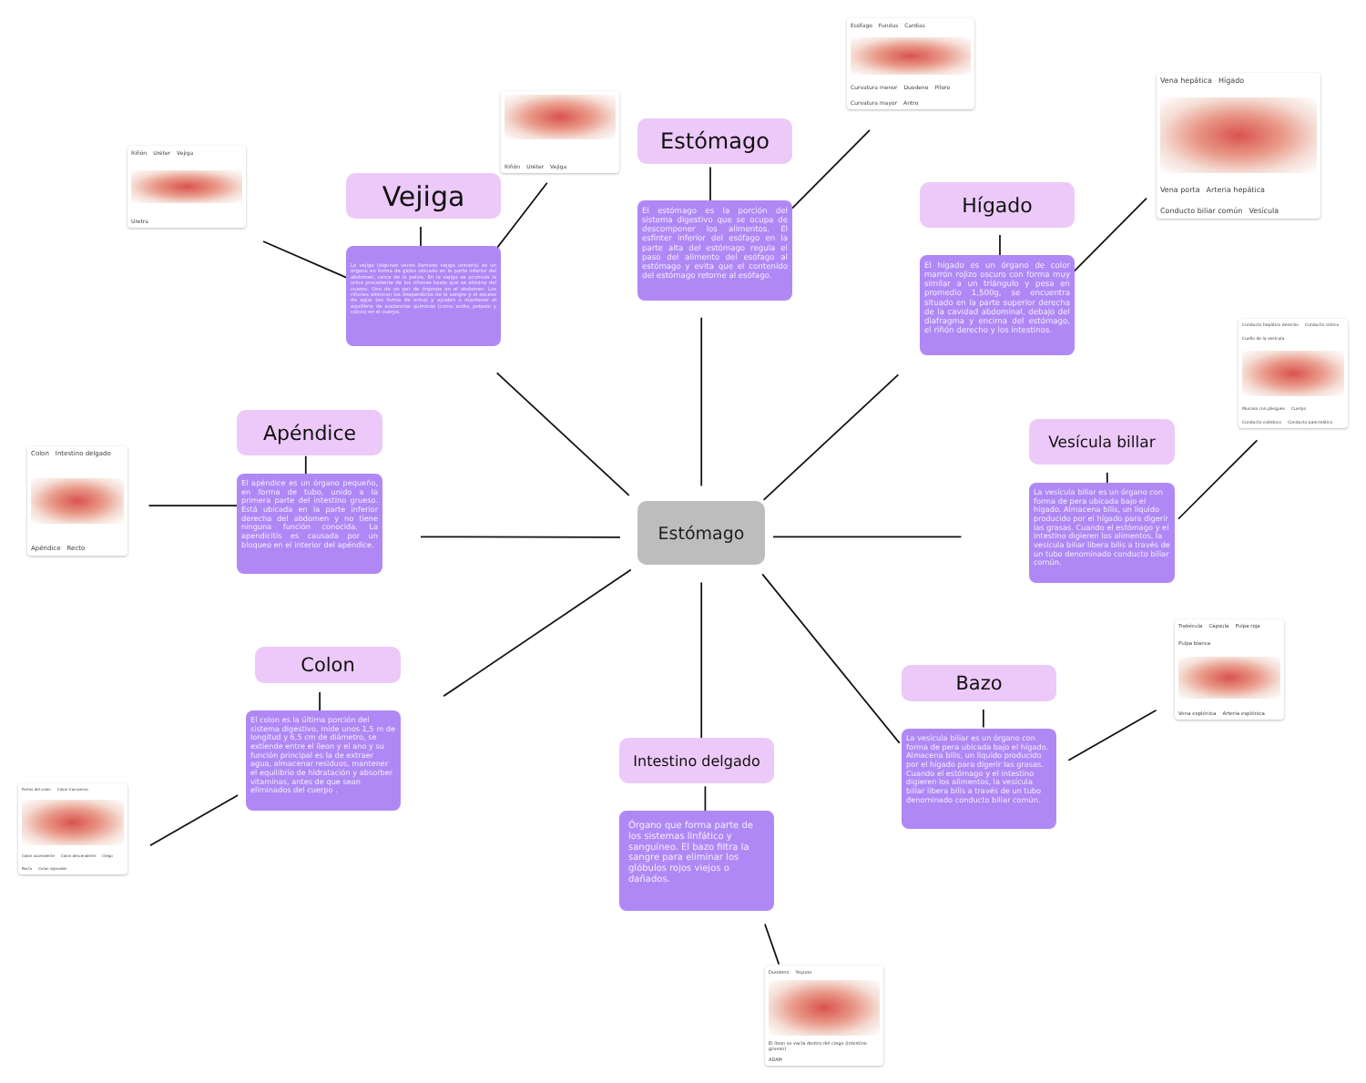Esófago Fundus Cardias Curvatura menor Duodeno Píloro Curvatura mayor Antro
Riñón Uréter Vejiga
Estómago
Vena hepática Hígado Vena porta Arteria hepática Conducto biliar común Vesícula
Riñón Uréter Vejiga Uretra
Vejiga
Hígado
El estómago es la porción del sistema digestivo que se ocupa de descomponer los alimentos. El esfínter inferior del esófago en la parte alta del estómago regula el paso del alimento del esófago al estómago y evita que el contenido del estómago retorne al esófago.
La vejiga (algunas veces llamada vejiga urinaria) es un órgano en forma de globo ubicado en la parte inferior del abdomen, cerca de la pelvis. En la vejiga se acumula la orina procedente de los riñones hasta que se elimina del cuerpo. Uno de un par de órganos en el abdomen. Los riñones eliminan los desperdicios de la sangre y el exceso de agua (en forma de orina) y ayudan a mantener el equilibrio de sustancias químicas (como sodio, potasio y calcio) en el cuerpo.
El hígado es un órgano de color marrón rojizo oscuro con forma muy similar a un triángulo y pesa en promedio 1,500g, se encuentra situado en la parte superior derecha de la cavidad abdominal, debajo del diafragma y encima del estómago, el riñón derecho y los intestinos.
Conducto hepático derecho Conducto cístico Cuello de la vesícula Mucosa con pliegues Cuerpo Conducto colédoco Conducto pancreático
Apéndice
Colon Intestino delgado Apéndice Recto
Vesícula billar
El apéndice es un órgano pequeño, en forma de tubo, unido a la primera parte del intestino grueso. Está ubicada en la parte inferior derecha del abdomen y no tiene ninguna función conocida. La apendicitis es causada por un bloqueo en el interior del apéndice.
La vesícula biliar es un órgano con forma de pera ubicada bajo el hígado. Almacena bilis, un líquido producido por el hígado para digerir las grasas. Cuando el estómago y el intestino digieren los alimentos, la vesícula biliar libera bilis a través de un tubo denominado conducto biliar común.
Estómago
Trabécula Cápsula Pulpa roja Pulpa blanca Vena esplénica Arteria esplénica
Colon
Bazo
Intestino delgado
El colon es la última porción del sistema digestivo, mide unos 1,5 m de longitud y 6,5 cm de diámetro, se extiende entre el íleon y el ano y su función principal es la de extraer agua, almacenar residuos, mantener el equilibrio de hidratación y absorber vitaminas, antes de que sean eliminados del cuerpo .
La vesícula biliar es un órgano con forma de pera ubicada bajo el hígado. Almacena bilis, un líquido producido por el hígado para digerir las grasas. Cuando el estómago y el intestino digieren los alimentos, la vesícula biliar libera bilis a través de un tubo denominado conducto biliar común.
Partes del colon Colon transverso Colon ascendente Colon descendente Ciego Recto Colon sigmoide
Órgano que forma parte de los sistemas linfático y sanguíneo. El bazo filtra la sangre para eliminar los glóbulos rojos viejos o dañados.
Duodeno Yeyuno El íleon se vacía dentro del ciego (intestino grueso) ADAM